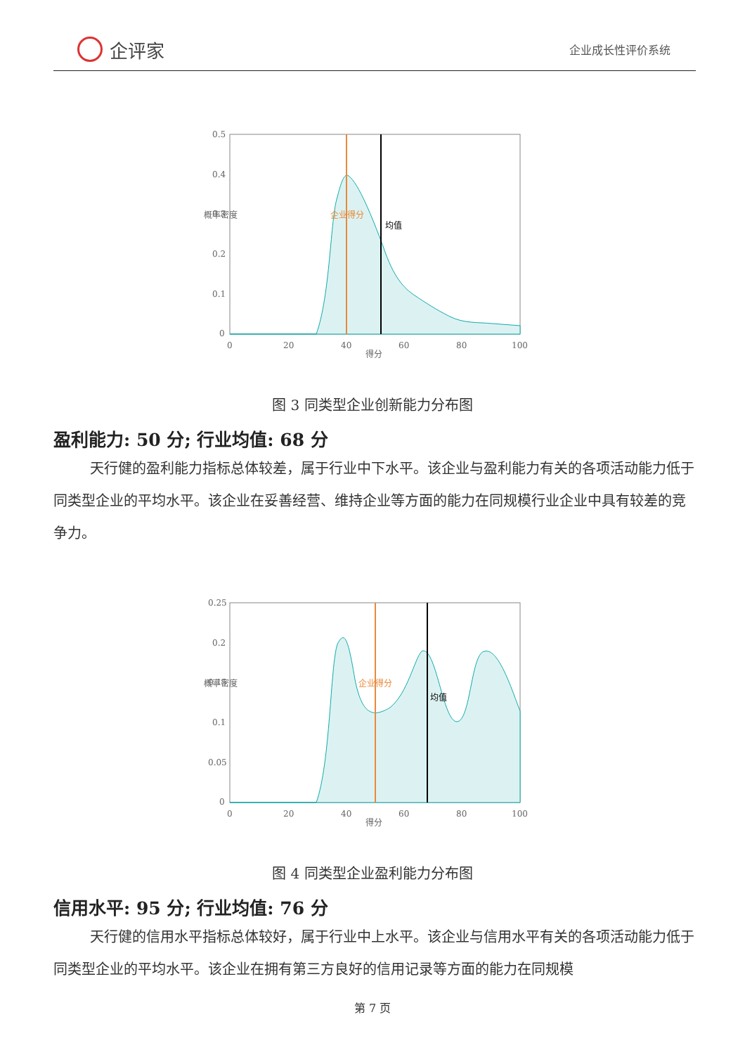企评家
企业成长性评价系统
0.5
0.4
0.3
0.2
0.1
0
0
20
40
60
80
100
得分
概率密度
企业得分
均值
图 3 同类型企业创新能力分布图
盈利能力: 50 分; 行业均值: 68 分
天行健的盈利能力指标总体较差，属于行业中下水平。该企业与盈利能力有关的各项活动能力低于同类型企业的平均水平。该企业在妥善经营、维持企业等方面的能力在同规模行业企业中具有较差的竞争力。
0.25
0.2
0.15
0.1
0.05
0
0
20
40
60
80
100
得分
概率密度
企业得分
均值
图 4 同类型企业盈利能力分布图
信用水平: 95 分; 行业均值: 76 分
天行健的信用水平指标总体较好，属于行业中上水平。该企业与信用水平有关的各项活动能力低于同类型企业的平均水平。该企业在拥有第三方良好的信用记录等方面的能力在同规模
第 7 页